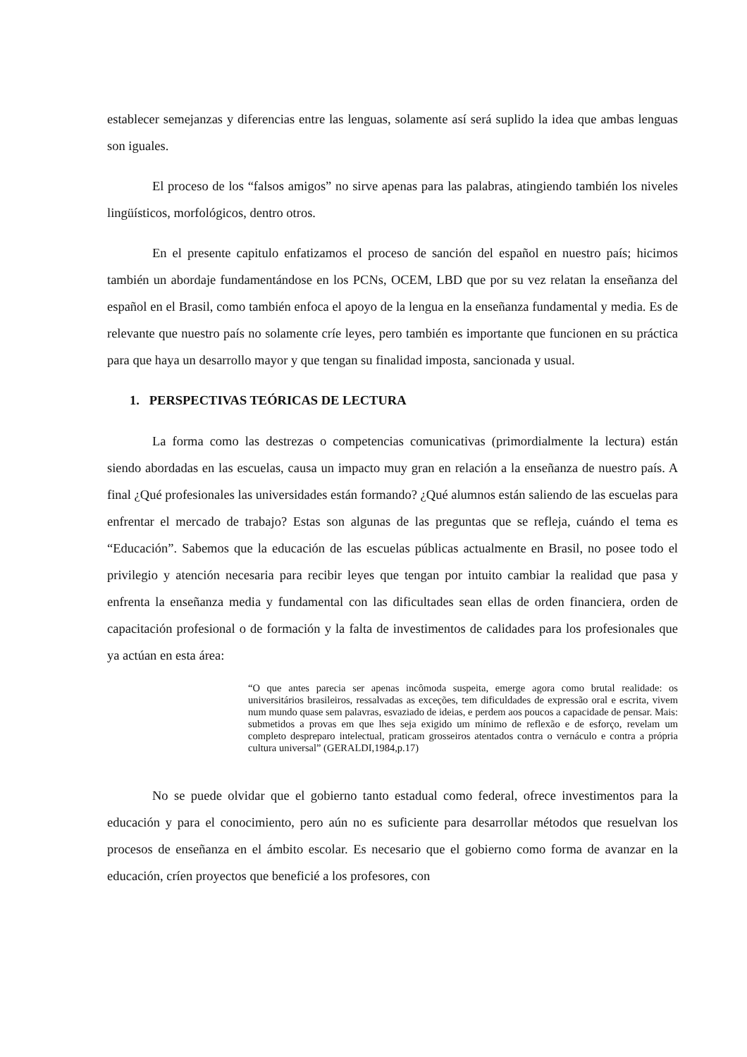establecer semejanzas y diferencias entre las lenguas, solamente así será suplido la idea que ambas lenguas son iguales.
El proceso de los “falsos amigos” no sirve apenas para las palabras, atingiendo también los niveles lingüísticos, morfológicos, dentro otros.
En el presente capitulo enfatizamos el proceso de sanción del español en nuestro país; hicimos también un abordaje fundamentándose en los PCNs, OCEM, LBD que por su vez relatan la enseñanza del español en el Brasil, como también enfoca el apoyo de la lengua en la enseñanza fundamental y media. Es de relevante que nuestro país no solamente críe leyes, pero también es importante que funcionen en su práctica para que haya un desarrollo mayor y que tengan su finalidad imposta, sancionada y usual.
1. PERSPECTIVAS TEÓRICAS DE LECTURA
La forma como las destrezas o competencias comunicativas (primordialmente la lectura) están siendo abordadas en las escuelas, causa un impacto muy gran en relación a la enseñanza de nuestro país. A final ¿Qué profesionales las universidades están formando? ¿Qué alumnos están saliendo de las escuelas para enfrentar el mercado de trabajo? Estas son algunas de las preguntas que se refleja, cuándo el tema es “Educación”. Sabemos que la educación de las escuelas públicas actualmente en Brasil, no posee todo el privilegio y atención necesaria para recibir leyes que tengan por intuito cambiar la realidad que pasa y enfrenta la enseñanza media y fundamental con las dificultades sean ellas de orden financiera, orden de capacitación profesional o de formación y la falta de investimentos de calidades para los profesionales que ya actúan en esta área:
“O que antes parecia ser apenas incômoda suspeita, emerge agora como brutal realidade: os universitários brasileiros, ressalvadas as exceções, tem dificuldades de expressão oral e escrita, vivem num mundo quase sem palavras, esvaziado de ideias, e perdem aos poucos a capacidade de pensar. Mais: submetidos a provas em que lhes seja exigido um mínimo de reflexão e de esforço, revelam um completo despreparo intelectual, praticam grosseiros atentados contra o vernáculo e contra a própria cultura universal” (GERALDI,1984,p.17)
No se puede olvidar que el gobierno tanto estadual como federal, ofrece investimentos para la educación y para el conocimiento, pero aún no es suficiente para desarrollar métodos que resuelvan los procesos de enseñanza en el ámbito escolar. Es necesario que el gobierno como forma de avanzar en la educación, críen proyectos que beneficié a los profesores, con